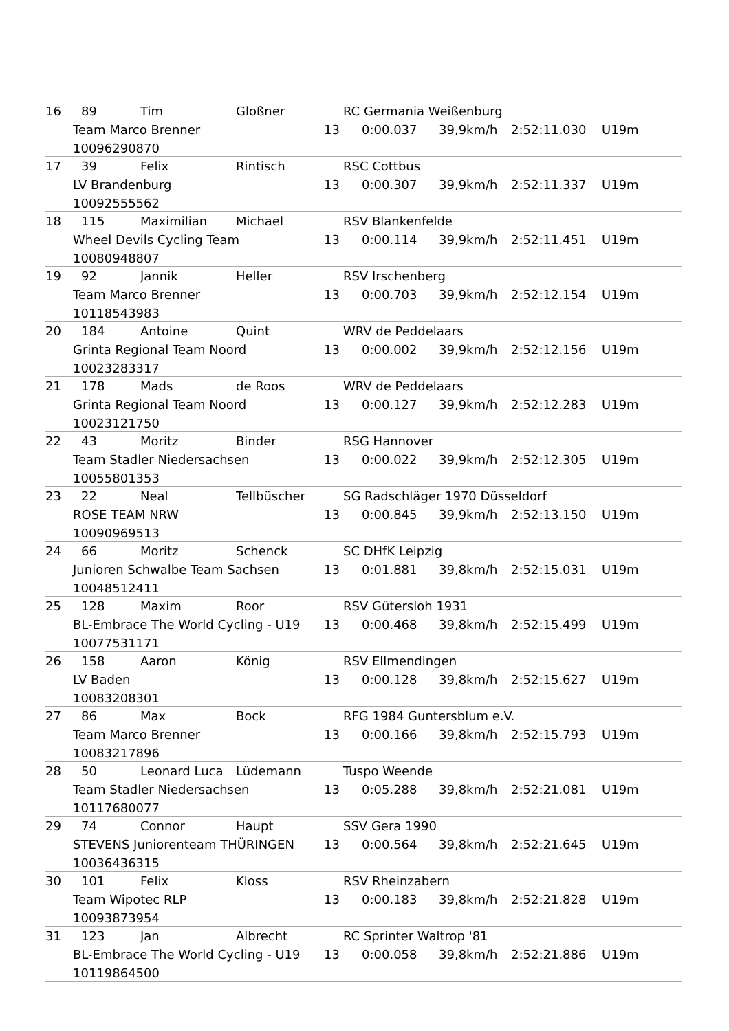16 89 Tim Gloßner RC Germania Weißenburg
Team Marco Brenner 13 0:00.037 39,9km/h 2:52:11.030 U19m
10096290870
17 39 Felix Rintisch RSC Cottbus
LV Brandenburg 13 0:00.307 39,9km/h 2:52:11.337 U19m
10092555562
18 115 Maximilian Michael RSV Blankenfelde
Wheel Devils Cycling Team 13 0:00.114 39,9km/h 2:52:11.451 U19m
10080948807
19 92 Jannik Heller RSV Irschenberg
Team Marco Brenner 13 0:00.703 39,9km/h 2:52:12.154 U19m
10118543983
20 184 Antoine Quint WRV de Peddelaars
Grinta Regional Team Noord 13 0:00.002 39,9km/h 2:52:12.156 U19m
10023283317
21 178 Mads de Roos WRV de Peddelaars
Grinta Regional Team Noord 13 0:00.127 39,9km/h 2:52:12.283 U19m
10023121750
22 43 Moritz Binder RSG Hannover
Team Stadler Niedersachsen 13 0:00.022 39,9km/h 2:52:12.305 U19m
10055801353
23 22 Neal Tellbüscher SG Radschläger 1970 Düsseldorf
ROSE TEAM NRW 13 0:00.845 39,9km/h 2:52:13.150 U19m
10090969513
24 66 Moritz Schenck SC DHfK Leipzig
Junioren Schwalbe Team Sachsen 13 0:01.881 39,8km/h 2:52:15.031 U19m
10048512411
25 128 Maxim Roor RSV Gütersloh 1931
BL-Embrace The World Cycling - U19 13 0:00.468 39,8km/h 2:52:15.499 U19m
10077531171
26 158 Aaron König RSV Ellmendingen
LV Baden 13 0:00.128 39,8km/h 2:52:15.627 U19m
10083208301
27 86 Max Bock RFG 1984 Guntersblum e.V.
Team Marco Brenner 13 0:00.166 39,8km/h 2:52:15.793 U19m
10083217896
28 50 Leonard Luca Lüdemann Tuspo Weende
Team Stadler Niedersachsen 13 0:05.288 39,8km/h 2:52:21.081 U19m
10117680077
29 74 Connor Haupt SSV Gera 1990
STEVENS Juniorenteam THÜRINGEN 13 0:00.564 39,8km/h 2:52:21.645 U19m
10036436315
30 101 Felix Kloss RSV Rheinzabern
Team Wipotec RLP 13 0:00.183 39,8km/h 2:52:21.828 U19m
10093873954
31 123 Jan Albrecht RC Sprinter Waltrop '81
BL-Embrace The World Cycling - U19 13 0:00.058 39,8km/h 2:52:21.886 U19m
10119864500